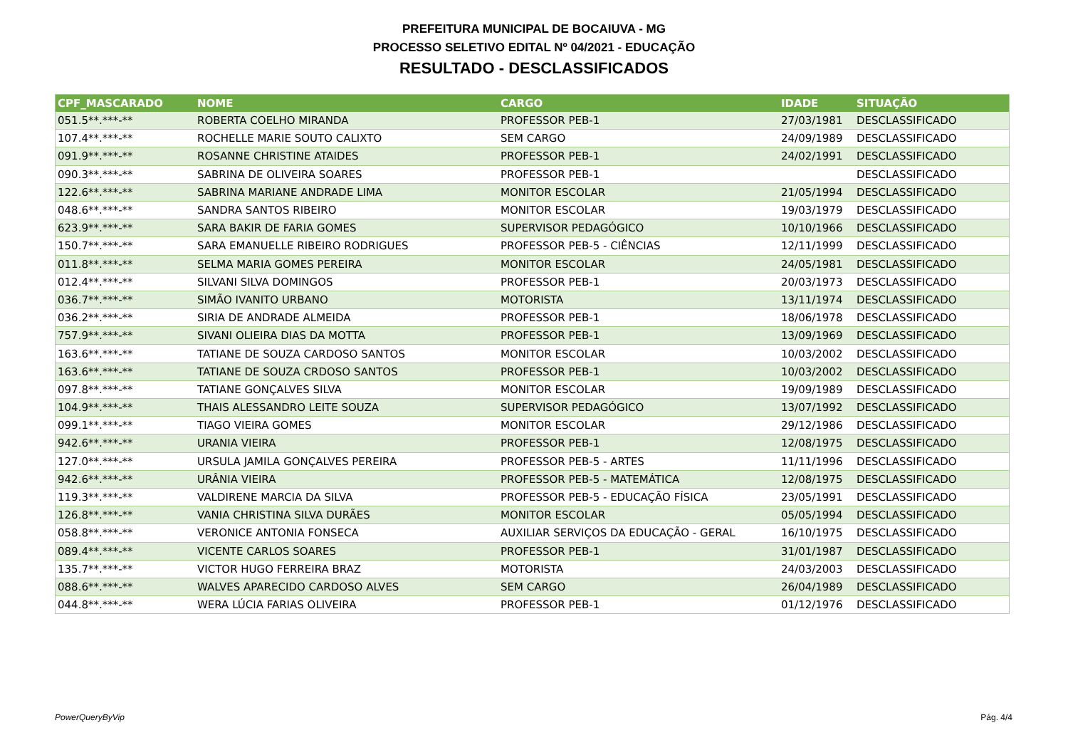PREFEITURA MUNICIPAL DE BOCAIUVA - MG
PROCESSO SELETIVO EDITAL Nº 04/2021 - EDUCAÇÃO
RESULTADO - DESCLASSIFICADOS
| CPF_MASCARADO | NOME | CARGO | IDADE | SITUAÇÃO |
| --- | --- | --- | --- | --- |
| 051.5**.***-** | ROBERTA COELHO MIRANDA | PROFESSOR PEB-1 | 27/03/1981 | DESCLASSIFICADO |
| 107.4**.***-** | ROCHELLE MARIE SOUTO CALIXTO | SEM CARGO | 24/09/1989 | DESCLASSIFICADO |
| 091.9**.***-** | ROSANNE CHRISTINE ATAIDES | PROFESSOR PEB-1 | 24/02/1991 | DESCLASSIFICADO |
| 090.3**.***-** | SABRINA DE OLIVEIRA SOARES | PROFESSOR PEB-1 | | DESCLASSIFICADO |
| 122.6**.***-** | SABRINA MARIANE ANDRADE LIMA | MONITOR ESCOLAR | 21/05/1994 | DESCLASSIFICADO |
| 048.6**.***-** | SANDRA SANTOS RIBEIRO | MONITOR ESCOLAR | 19/03/1979 | DESCLASSIFICADO |
| 623.9**.***-** | SARA BAKIR DE FARIA GOMES | SUPERVISOR PEDAGÓGICO | 10/10/1966 | DESCLASSIFICADO |
| 150.7**.***-** | SARA EMANUELLE RIBEIRO RODRIGUES | PROFESSOR PEB-5 - CIÊNCIAS | 12/11/1999 | DESCLASSIFICADO |
| 011.8**.***-** | SELMA MARIA GOMES PEREIRA | MONITOR ESCOLAR | 24/05/1981 | DESCLASSIFICADO |
| 012.4**.***-** | SILVANI SILVA DOMINGOS | PROFESSOR PEB-1 | 20/03/1973 | DESCLASSIFICADO |
| 036.7**.***-** | SIMÃO IVANITO URBANO | MOTORISTA | 13/11/1974 | DESCLASSIFICADO |
| 036.2**.***-** | SIRIA DE ANDRADE ALMEIDA | PROFESSOR PEB-1 | 18/06/1978 | DESCLASSIFICADO |
| 757.9**.***-** | SIVANI OLIEIRA DIAS DA MOTTA | PROFESSOR PEB-1 | 13/09/1969 | DESCLASSIFICADO |
| 163.6**.***-** | TATIANE DE SOUZA CARDOSO SANTOS | MONITOR ESCOLAR | 10/03/2002 | DESCLASSIFICADO |
| 163.6**.***-** | TATIANE DE SOUZA CRDOSO SANTOS | PROFESSOR PEB-1 | 10/03/2002 | DESCLASSIFICADO |
| 097.8**.***-** | TATIANE GONÇALVES SILVA | MONITOR ESCOLAR | 19/09/1989 | DESCLASSIFICADO |
| 104.9**.***-** | THAIS ALESSANDRO LEITE SOUZA | SUPERVISOR PEDAGÓGICO | 13/07/1992 | DESCLASSIFICADO |
| 099.1**.***-** | TIAGO VIEIRA GOMES | MONITOR ESCOLAR | 29/12/1986 | DESCLASSIFICADO |
| 942.6**.***-** | URANIA VIEIRA | PROFESSOR PEB-1 | 12/08/1975 | DESCLASSIFICADO |
| 127.0**.***-** | URSULA JAMILA GONÇALVES PEREIRA | PROFESSOR PEB-5 - ARTES | 11/11/1996 | DESCLASSIFICADO |
| 942.6**.***-** | URÂNIA VIEIRA | PROFESSOR PEB-5 - MATEMÁTICA | 12/08/1975 | DESCLASSIFICADO |
| 119.3**.***-** | VALDIRENE MARCIA DA SILVA | PROFESSOR PEB-5 - EDUCAÇÃO FÍSICA | 23/05/1991 | DESCLASSIFICADO |
| 126.8**.***-** | VANIA CHRISTINA SILVA DURÃES | MONITOR ESCOLAR | 05/05/1994 | DESCLASSIFICADO |
| 058.8**.***-** | VERONICE ANTONIA FONSECA | AUXILIAR SERVIÇOS DA EDUCAÇÃO - GERAL | 16/10/1975 | DESCLASSIFICADO |
| 089.4**.***-** | VICENTE CARLOS SOARES | PROFESSOR PEB-1 | 31/01/1987 | DESCLASSIFICADO |
| 135.7**.***-** | VICTOR HUGO FERREIRA BRAZ | MOTORISTA | 24/03/2003 | DESCLASSIFICADO |
| 088.6**.***-** | WALVES APARECIDO CARDOSO ALVES | SEM CARGO | 26/04/1989 | DESCLASSIFICADO |
| 044.8**.***-** | WERA LÚCIA FARIAS OLIVEIRA | PROFESSOR PEB-1 | 01/12/1976 | DESCLASSIFICADO |
PowerQueryByVip Pág. 4/4